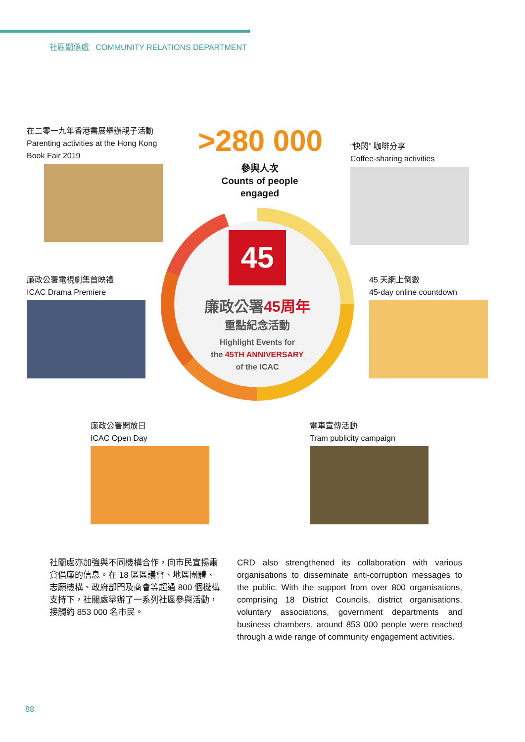社區關係處 COMMUNITY RELATIONS DEPARTMENT
>280 000
參與人次
Counts of people engaged
在二零一九年香港書展舉辦親子活動
Parenting activities at the Hong Kong Book Fair 2019
“快閃” 咖啡分享
Coffee-sharing activities
45
廉政公署45周年
重點紀念活動
Highlight Events for
the 45TH ANNIVERSARY
of the ICAC
廉政公署電視劇集首映禮
ICAC Drama Premiere
45 天網上倒數
45-day online countdown
廉政公署開放日
ICAC Open Day
電車宣傳活動
Tram publicity campaign
社關處亦加強與不同機構合作，向市民宣揚肅貪倡廉的信息。在 18 區區議會、地區團體、志願機構、政府部門及商會等超過 800 個機構支持下，社關處舉辦了一系列社區參與活動，接觸約 853 000 名市民。
CRD also strengthened its collaboration with various organisations to disseminate anti-corruption messages to the public. With the support from over 800 organisations, comprising 18 District Councils, district organisations, voluntary associations, government departments and business chambers, around 853 000 people were reached through a wide range of community engagement activities.
88